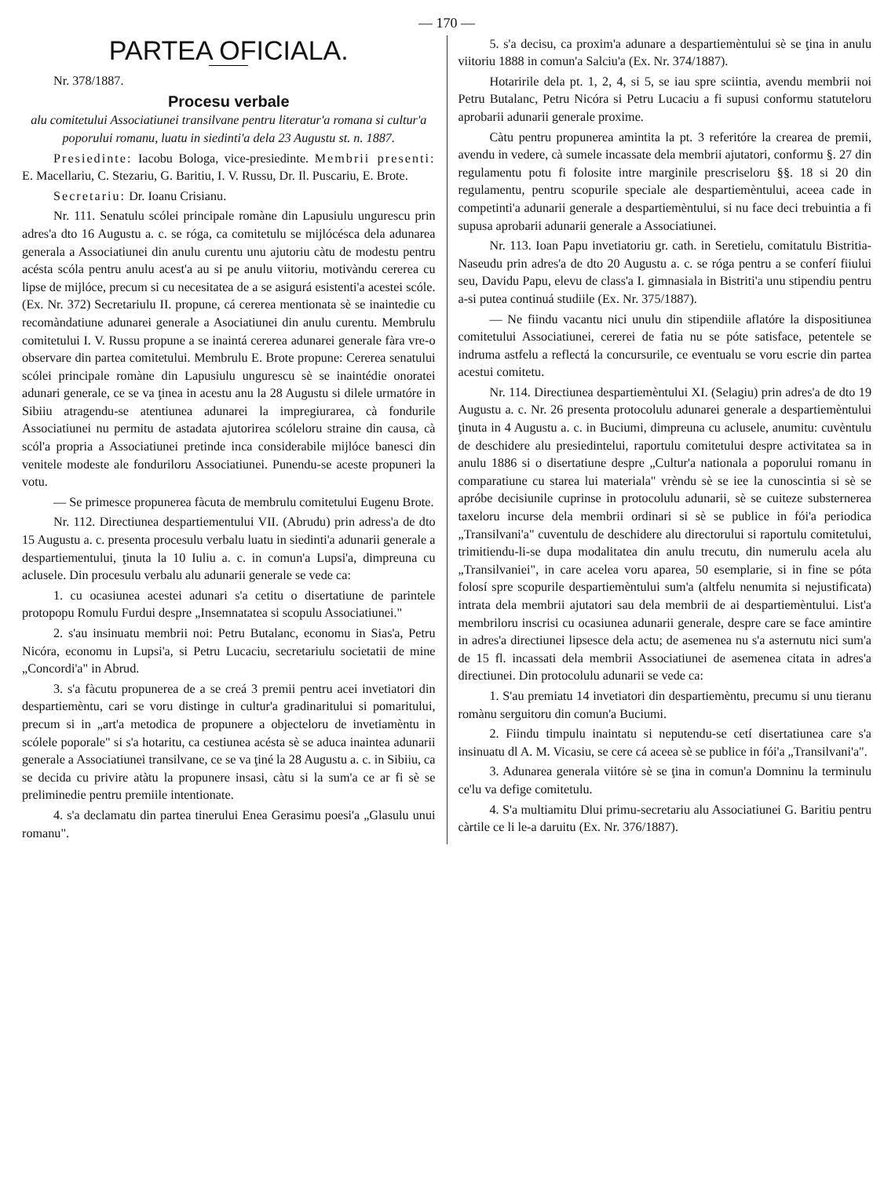— 170 —
PARTEA OFICIALA.
Nr. 378/1887.
Procesu verbale
alu comitetului Associatiunei transilvane pentru literatur'a romana si cultur'a poporului romanu, luatu in siedinti'a dela 23 Augustu st. n. 1887.
Presiedinte: Iacobu Bologa, vice-presiedinte. Membrii presenti: E. Macellariu, C. Stezariu, G. Baritiu, I. V. Russu, Dr. Il. Puscariu, E. Brote.
Secretariu: Dr. Ioanu Crisianu.
Nr. 111. Senatulu scólei principale romàne din Lapusiulu ungurescu prin adres'a dto 16 Augustu a. c. se róga, ca comitetulu se mijlócésca dela adunarea generala a Associatiunei din anulu curentu unu ajutoriu càtu de modestu pentru acésta scóla pentru anulu acest'a au si pe anulu viitoriu, motivàndu cererea cu lipse de mijlóce, precum si cu necesitatea de a se asigurá esistenti'a acestei scóle. (Ex. Nr. 372) Secretariulu II. propune, cá cererea mentionata sè se inaintedie cu recomàndatiune adunarei generale a Asociatiunei din anulu curentu. Membrulu comitetului I. V. Russu propune a se inaintá cererea adunarei generale fàra vre-o observare din partea comitetului. Membrulu E. Brote propune: Cererea senatului scólei principale romàne din Lapusiulu ungurescu sè se inaintédie onoratei adunari generale, ce se va ţinea in acestu anu la 28 Augustu si dilele urmatóre in Sibiiu atragendu-se atentiunea adunarei la impregiurarea, cà fondurile Associatiunei nu permitu de astadata ajutorirea scóleloru straine din causa, cà scól'a propria a Associatiunei pretinde inca considerabile mijlóce banesci din venitele modeste ale fonduriloru Associatiunei. Punendu-se aceste propuneri la votu.
— Se primesce propunerea fàcuta de membrulu comitetului Eugenu Brote.
Nr. 112. Directiunea despartiementului VII. (Abrudu) prin adress'a de dto 15 Augustu a. c. presenta procesulu verbalu luatu in siedinti'a adunarii generale a despartiementului, ţinuta la 10 Iuliu a. c. in comun'a Lupsi'a, dimpreuna cu aclusele. Din procesulu verbalu alu adunarii generale se vede ca:
1. cu ocasiunea acestei adunari s'a cetitu o disertatiune de parintele protopopu Romulu Furdui despre „Insemnatatea si scopulu Associatiunei."
2. s'au insinuatu membrii noi: Petru Butalanc, economu in Sias'a, Petru Nicóra, economu in Lupsi'a, si Petru Lucaciu, secretariulu societatii de mine „Concordi'a" in Abrud.
3. s'a fàcutu propunerea de a se creá 3 premii pentru acei invetiatori din despartiemèntu, cari se voru distinge in cultur'a gradinaritului si pomaritului, precum si in „art'a metodica de propunere a objecteloru de invetiamèntu in scólele poporale" si s'a hotaritu, ca cestiunea acésta sè se aduca inaintea adunarii generale a Associatiunei transilvane, ce se va ţiné la 28 Augustu a. c. in Sibiiu, ca se decida cu privire atàtu la propunere insasi, càtu si la sum'a ce ar fi sè se preliminedie pentru premiile intentionate.
4. s'a declamatu din partea tinerului Enea Gerasimu poesi'a „Glasulu unui romanu".
5. s'a decisu, ca proxim'a adunare a despartiemèntului sè se ţina in anulu viitoriu 1888 in comun'a Salciu'a (Ex. Nr. 374/1887).
Hotaririle dela pt. 1, 2, 4, si 5, se iau spre sciintia, avendu membrii noi Petru Butalanc, Petru Nicóra si Petru Lucaciu a fi supusi conformu statuteloru aprobarii adunarii generale proxime.
Càtu pentru propunerea amintita la pt. 3 referitóre la crearea de premii, avendu in vedere, cà sumele incassate dela membrii ajutatori, conformu §. 27 din regulamentu potu fi folosite intre marginile prescriseloru §§. 18 si 20 din regulamentu, pentru scopurile speciale ale despartiemèntului, aceea cade in competinti'a adunarii generale a despartiemèntului, si nu face deci trebuintia a fi supusa aprobarii adunarii generale a Associatiunei.
Nr. 113. Ioan Papu invetiatoriu gr. cath. in Seretielu, comitatulu Bistritia-Naseudu prin adres'a de dto 20 Augustu a. c. se róga pentru a se conferí fiiului seu, Davidu Papu, elevu de class'a I. gimnasiala in Bistriti'a unu stipendiu pentru a-si putea continuá studiile (Ex. Nr. 375/1887).
— Ne fiindu vacantu nici unulu din stipendiile aflatóre la dispositiunea comitetului Associatiunei, cererei de fatia nu se póte satisface, petentele se indruma astfelu a reflectá la concursurile, ce eventualu se voru escrie din partea acestui comitetu.
Nr. 114. Directiunea despartiemèntului XI. (Selagiu) prin adres'a de dto 19 Augustu a. c. Nr. 26 presenta protocolulu adunarei generale a despartiemèntului ţinuta in 4 Augustu a. c. in Buciumi, dimpreuna cu aclusele, anumitu: cuvèntulu de deschidere alu presiedintelui, raportulu comitetului despre activitatea sa in anulu 1886 si o disertatiune despre „Cultur'a nationala a poporului romanu in comparatiune cu starea lui materiala" vrèndu sè se iee la cunoscintia si sè se apróbe decisiunile cuprinse in protocolulu adunarii, sè se cuiteze substernerea taxeloru incurse dela membrii ordinari si sè se publice in fói'a periodica „Transilvani'a" cuventulu de deschidere alu directorului si raportulu comitetului, trimitiendu-li-se dupa modalitatea din anulu trecutu, din numerulu acela alu „Transilvaniei", in care acelea voru aparea, 50 esemplarie, si in fine se póta folosí spre scopurile despartiemèntului sum'a (altfelu nenumita si nejustificata) intrata dela membrii ajutatori sau dela membrii de ai despartiemèntului. List'a membriloru inscrisi cu ocasiunea adunarii generale, despre care se face amintire in adres'a directiunei lipsesce dela actu; de asemenea nu s'a asternutu nici sum'a de 15 fl. incassati dela membrii Associatiunei de asemenea citata in adres'a directiunei. Din protocolulu adunarii se vede ca:
1. S'au premiatu 14 invetiatori din despartiemèntu, precumu si unu tieranu romànu serguitoru din comun'a Buciumi.
2. Fiindu timpulu inaintatu si neputendu-se cetí disertatiunea care s'a insinuatu dl A. M. Vicasiu, se cere cá aceea sè se publice in fói'a „Transilvani'a".
3. Adunarea generala viitóre sè se ţina in comun'a Domninu la terminulu ce'lu va defige comitetulu.
4. S'a multiamitu Dlui primu-secretariu alu Associatiunei G. Baritiu pentru càrtile ce li le-a daruitu (Ex. Nr. 376/1887).